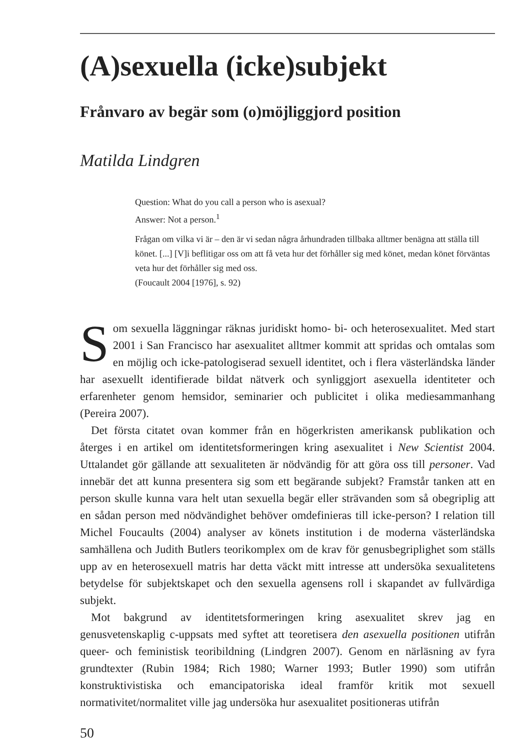(A)sexuella (icke)subjekt
Frånvaro av begär som (o)möjliggjord position
Matilda Lindgren
Question: What do you call a person who is asexual?
Answer: Not a person.<sup>1</sup>
Frågan om vilka vi är – den är vi sedan några århundraden tillbaka alltmer benägna att ställa till könet. [...] [V]i beflitigar oss om att få veta hur det förhåller sig med könet, medan könet förväntas veta hur det förhåller sig med oss.
(Foucault 2004 [1976], s. 92)
Som sexuella läggningar räknas juridiskt homo- bi- och heterosexualitet. Med start 2001 i San Francisco har asexualitet alltmer kommit att spridas och omtalas som en möjlig och icke-patologiserad sexuell identitet, och i flera västerländska länder har asexuellt identifierade bildat nätverk och synliggjort asexuella identiteter och erfarenheter genom hemsidor, seminarier och publicitet i olika mediesammanhang (Pereira 2007).
Det första citatet ovan kommer från en högerkristen amerikansk publikation och återges i en artikel om identitetsformeringen kring asexualitet i New Scientist 2004. Uttalandet gör gällande att sexualiteten är nödvändig för att göra oss till personer. Vad innebär det att kunna presentera sig som ett begärande subjekt? Framstår tanken att en person skulle kunna vara helt utan sexuella begär eller strävanden som så obegriplig att en sådan person med nödvändighet behöver omdefinieras till icke-person? I relation till Michel Foucaults (2004) analyser av könets institution i de moderna västerländska samhällena och Judith Butlers teorikomplex om de krav för genusbegriplighet som ställs upp av en heterosexuell matris har detta väckt mitt intresse att undersöka sexualitetens betydelse för subjektskapet och den sexuella agensens roll i skapandet av fullvärdiga subjekt.
Mot bakgrund av identitetsformeringen kring asexualitet skrev jag en genusvetenskaplig c-uppsats med syftet att teoretisera den asexuella positionen utifrån queer- och feministisk teoribildning (Lindgren 2007). Genom en närläsning av fyra grundtexter (Rubin 1984; Rich 1980; Warner 1993; Butler 1990) som utifrån konstruktivistiska och emancipatoriska ideal framför kritik mot sexuell normativitet/normalitet ville jag undersöka hur asexualitet positioneras utifrån
50